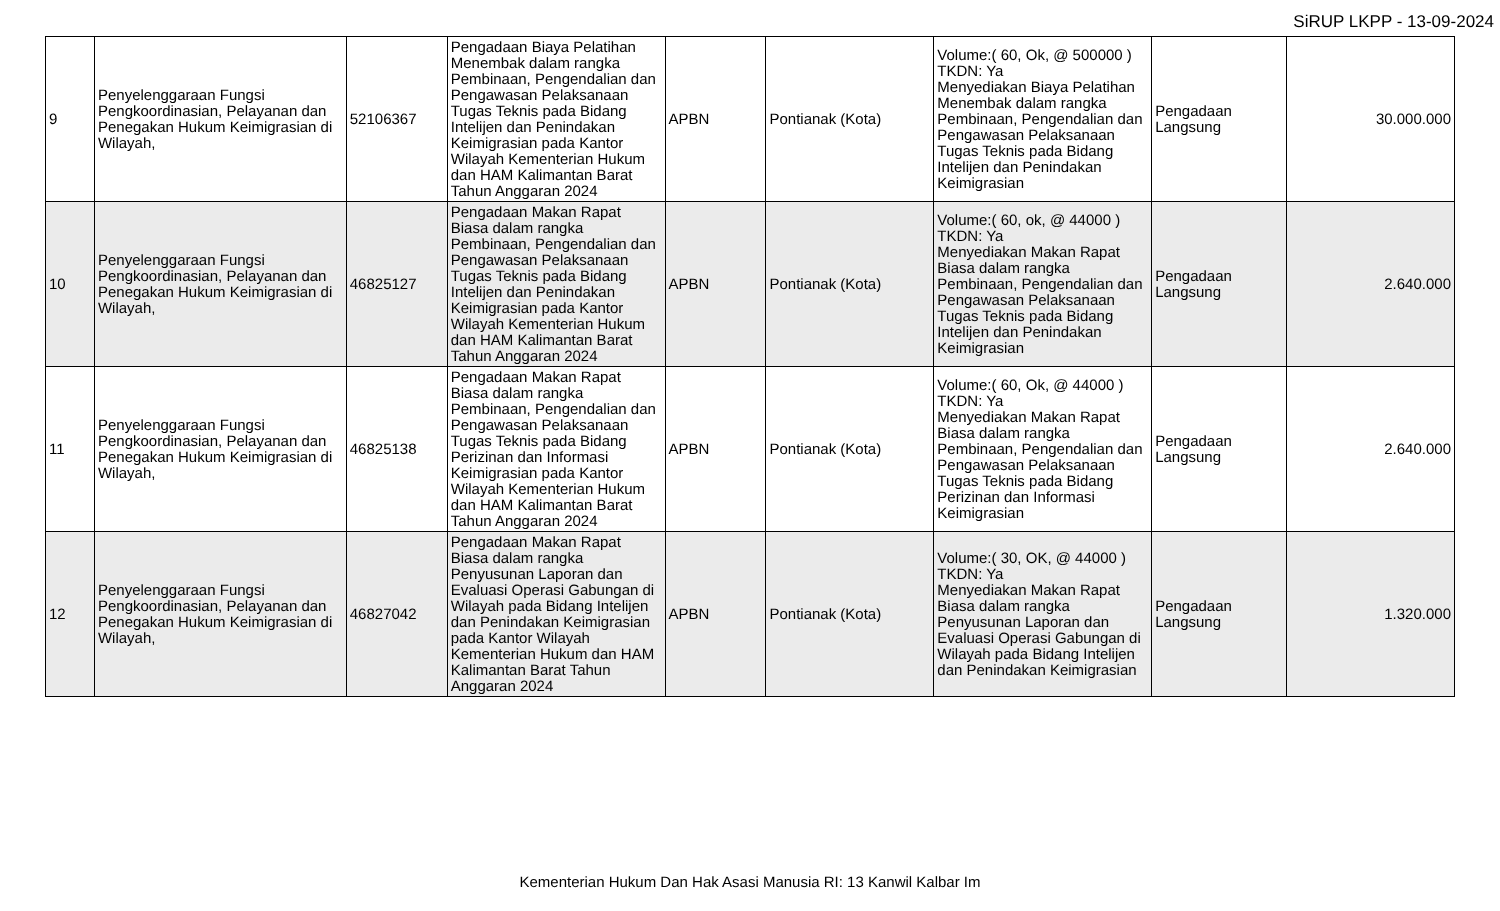SiRUP LKPP - 13-09-2024
| 9 | Penyelenggaraan Fungsi Pengkoordinasian, Pelayanan dan Penegakan Hukum Keimigrasian di Wilayah, | 52106367 | Pengadaan Biaya Pelatihan Menembak dalam rangka Pembinaan, Pengendalian dan Pengawasan Pelaksanaan Tugas Teknis pada Bidang Intelijen dan Penindakan Keimigrasian pada Kantor Wilayah Kementerian Hukum dan HAM Kalimantan Barat Tahun Anggaran 2024 | APBN | Pontianak (Kota) | Volume:( 60, Ok, @ 500000 ) TKDN: Ya Menyediakan Biaya Pelatihan Menembak dalam rangka Pembinaan, Pengendalian dan Pengawasan Pelaksanaan Tugas Teknis pada Bidang Intelijen dan Penindakan Keimigrasian | Pengadaan Langsung | 30.000.000 |
| 10 | Penyelenggaraan Fungsi Pengkoordinasian, Pelayanan dan Penegakan Hukum Keimigrasian di Wilayah, | 46825127 | Pengadaan Makan Rapat Biasa dalam rangka Pembinaan, Pengendalian dan Pengawasan Pelaksanaan Tugas Teknis pada Bidang Intelijen dan Penindakan Keimigrasian pada Kantor Wilayah Kementerian Hukum dan HAM Kalimantan Barat Tahun Anggaran 2024 | APBN | Pontianak (Kota) | Volume:( 60, ok, @ 44000 ) TKDN: Ya Menyediakan Makan Rapat Biasa dalam rangka Pembinaan, Pengendalian dan Pengawasan Pelaksanaan Tugas Teknis pada Bidang Intelijen dan Penindakan Keimigrasian | Pengadaan Langsung | 2.640.000 |
| 11 | Penyelenggaraan Fungsi Pengkoordinasian, Pelayanan dan Penegakan Hukum Keimigrasian di Wilayah, | 46825138 | Pengadaan Makan Rapat Biasa dalam rangka Pembinaan, Pengendalian dan Pengawasan Pelaksanaan Tugas Teknis pada Bidang Perizinan dan Informasi Keimigrasian pada Kantor Wilayah Kementerian Hukum dan HAM Kalimantan Barat Tahun Anggaran 2024 | APBN | Pontianak (Kota) | Volume:( 60, Ok, @ 44000 ) TKDN: Ya Menyediakan Makan Rapat Biasa dalam rangka Pembinaan, Pengendalian dan Pengawasan Pelaksanaan Tugas Teknis pada Bidang Perizinan dan Informasi Keimigrasian | Pengadaan Langsung | 2.640.000 |
| 12 | Penyelenggaraan Fungsi Pengkoordinasian, Pelayanan dan Penegakan Hukum Keimigrasian di Wilayah, | 46827042 | Pengadaan Makan Rapat Biasa dalam rangka Penyusunan Laporan dan Evaluasi Operasi Gabungan di Wilayah pada Bidang Intelijen dan Penindakan Keimigrasian pada Kantor Wilayah Kementerian Hukum dan HAM Kalimantan Barat Tahun Anggaran 2024 | APBN | Pontianak (Kota) | Volume:( 30, OK, @ 44000 ) TKDN: Ya Menyediakan Makan Rapat Biasa dalam rangka Penyusunan Laporan dan Evaluasi Operasi Gabungan di Wilayah pada Bidang Intelijen dan Penindakan Keimigrasian | Pengadaan Langsung | 1.320.000 |
Kementerian Hukum Dan Hak Asasi Manusia RI: 13 Kanwil Kalbar Im